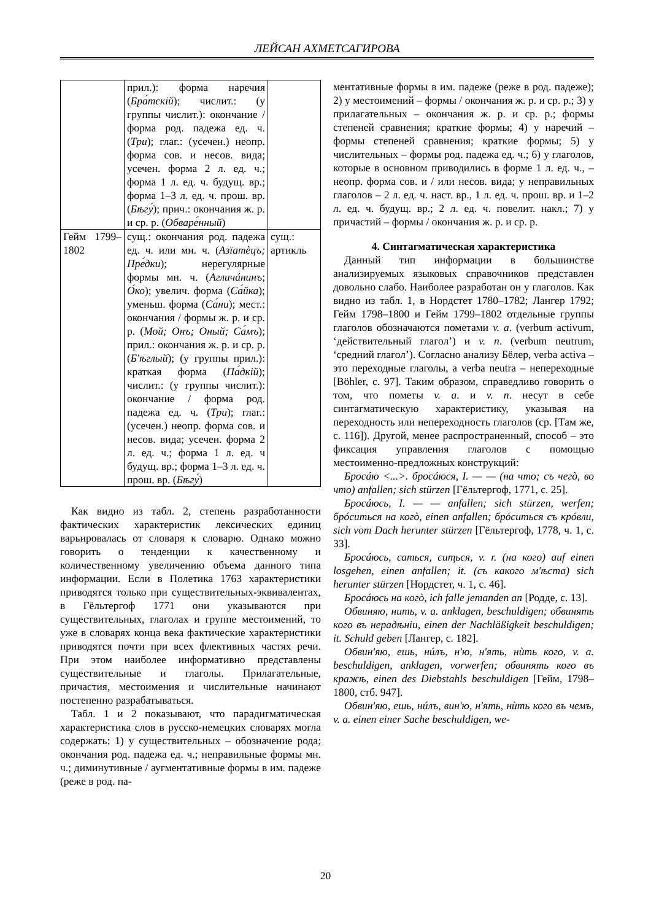ЛЕЙСАН АХМЕТСАГИРОВА
| | прил.): форма наречия ( Бра́тскій ); числит.: (у группы числит.): окончание / форма род. падежа ед. ч. ( Три ); глаг.: (усечен.) неопр. форма сов. и несов. вида; усечен. форма 2 л. ед. ч.; форма 1 л. ед. ч. будущ. вр.; форма 1–3 л. ед. ч. прош. вр. ( Бѣгу́ ); прич.: окончания ж. р. и ср. р. ( Обваре́нный ) | |
| Гейм 1799–1802 | сущ.: окончания род. падежа ед. ч. или мн. ч. ( Азїатѐцъ; Пре́дки ); нерегулярные формы мн. ч. ( Агличáнинъ ; О́ко ); увелич. форма ( Са́йка ); уменьш. форма ( Са́ни ); мест.: окончания / формы ж. р. и ср. р. ( Мой; Онъ; Оный; Са́мъ ); прил.: окончания ж. р. и ср. р. ( Б'ѣглый ); (у группы прил.): краткая форма ( Па́дкій ); числит.: (у группы числит.): окончание / форма род. падежа ед. ч. ( Три ); глаг.: (усечен.) неопр. форма сов. и несов. вида; усечен. форма 2 л. ед. ч.; форма 1 л. ед. ч будущ. вр.; форма 1–3 л. ед. ч. прош. вр. ( Бѣгу́ ) | сущ.: артикль |
Как видно из табл. 2, степень разработанности фактических характеристик лексических единиц варьировалась от словаря к словарю. Однако можно говорить о тенденции к качественному и количественному увеличению объема данного типа информации. Если в Полетика 1763 характеристики приводятся только при существительных-эквивалентах, в Гёльтергоф 1771 они указываются при существительных, глаголах и группе местоимений, то уже в словарях конца века фактические характеристики приводятся почти при всех флективных частях речи. При этом наиболее информативно представлены существительные и глаголы. Прилагательные, причастия, местоимения и числительные начинают постепенно разрабатываться.
Табл. 1 и 2 показывают, что парадигматическая характеристика слов в русско-немецких словарях могла содержать: 1) у существительных – обозначение рода; окончания род. падежа ед. ч.; неправильные формы мн. ч.; диминутивные / аугментативные формы в им. падеже (реже в род. па-
мента­тивные формы в им. падеже (реже в род. падеже); 2) у местоимений – формы / окончания ж. р. и ср. р.; 3) у прилагательных – окончания ж. р. и ср. р.; формы степеней сравнения; краткие формы; 4) у наречий – формы степеней сравнения; краткие формы; 5) у числительных – формы род. падежа ед. ч.; 6) у глаголов, которые в основном приводились в форме 1 л. ед. ч., – неопр. форма сов. и / или несов. вида; у неправильных глаголов – 2 л. ед. ч. наст. вр., 1 л. ед. ч. прош. вр. и 1–2 л. ед. ч. будущ. вр.; 2 л. ед. ч. повелит. накл.; 7) у причастий – формы / окончания ж. р. и ср. р.
4. Синтагматическая характеристика
Данный тип информации в большинстве анализируемых языковых справочников представлен довольно слабо. Наиболее разработан он у глаголов. Как видно из табл. 1, в Нордстет 1780–1782; Лангер 1792; Гейм 1798–1800 и Гейм 1799–1802 отдельные группы глаголов обозначаются пометами v. a. (verbum activum, ‘действительный глагол’) и v. n. (verbum neutrum, ‘средний глагол’). Согласно анализу Бёлер, verba activa – это переходные глаголы, а verba neutra – непереходные [Böhler, с. 97]. Таким образом, справедливо говорить о том, что пометы v. a. и v. n. несут в себе синтагматическую характеристику, указывая на переходность или непереходность глаголов (ср. [Там же, с. 116]). Другой, менее распространенный, способ – это фиксация управления глаголов с помощью местоименно-предложных конструкций:
Бросáю <...>. бросáюся, I. — — (на что; съ чегò, во что) anfallen; sich stürzen [Гёльтергоф, 1771, с. 25].
Бросáюсь, I. — — anfallen; sich stürzen, werfen; брóситься на когò, einen anfallen; брóситься съ крóвли, sich vom Dach herunter stürzen [Гёльтергоф, 1778, ч. 1, с. 33].
Бросáюсь, саться, сиҭься, v. r. (на кого) auf einen losgehen, einen anfallen; it. (съ какого м'ѣста) sich herunter stürzen [Нордстет, ч. 1, с. 46].
Бросáюсь на когò, ich falle jemanden an [Родде, с. 13].
Обвиняю, нить, v. a. anklagen, beschuldigen; обвинять кого въ нерадѣніи, einen der Nachläßigkeit beschuldigen; it. Schuld geben [Лангер, с. 182].
Обвин'яю, ешь, нúлъ, н'ю, н'ять, нѝть кого, v. a. beschuldigen, anklagen, vorwerfen; обвинять кого въ кражѣ, einen des Diebstahls beschuldigen [Гейм, 1798–1800, стб. 947].
Обвин'яю, ешь, нúлъ, вин'ю, н'ять, нѝть кого въ чемъ, v. a. einen einer Sache beschuldigen, we-
20